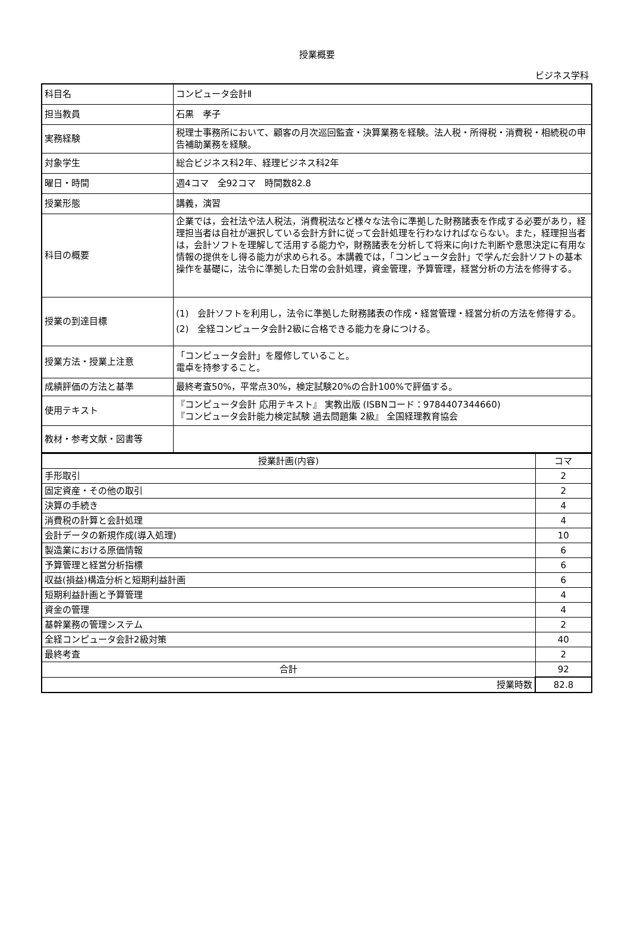授業概要
ビジネス学科
| 科目名 | コンピュータ会計Ⅱ |
| 担当教員 | 石黒 孝子 |
| 実務経験 | 税理士事務所において、顧客の月次巡回監査・決算業務を経験。法人税・所得税・消費税・相続税の申告補助業務を経験。 |
| 対象学生 | 総合ビジネス科2年、経理ビジネス科2年 |
| 曜日・時間 | 週4コマ 全92コマ 時間数82.8 |
| 授業形態 | 講義，演習 |
| 科目の概要 | 企業では，会社法や法人税法，消費税法など様々な法令に準拠した財務諸表を作成する必要があり，経理担当者は自社が選択している会計方針に従って会計処理を行わなければならない。また，経理担当者は，会計ソフトを理解して活用する能力や，財務諸表を分析して将来に向けた判断や意思決定に有用な情報の提供をし得る能力が求められる。本講義では，「コンピュータ会計」で学んだ会計ソフトの基本操作を基礎に，法令に準拠した日常の会計処理，資金管理，予算管理，経営分析の方法を修得する。 |
| 授業の到達目標 | (1) 会計ソフトを利用し，法令に準拠した財務諸表の作成・経営管理・経営分析の方法を修得する。 (2) 全経コンピュータ会計2級に合格できる能力を身につける。 |
| 授業方法・授業上注意 | 「コンピュータ会計」を履修していること。 電卓を持参すること。 |
| 成績評価の方法と基準 | 最終考査50%，平常点30%，検定試験20%の合計100%で評価する。 |
| 使用テキスト | 『コンピュータ会計 応用テキスト』 実教出版 (ISBNコード：9784407344660) 『コンピュータ会計能力検定試験 過去問題集 2級』 全国経理教育協会 |
| 教材・参考文献・図書等 | |
| 授業計画(内容) | コマ |
| 手形取引 | 2 |
| 固定資産・その他の取引 | 2 |
| 決算の手続き | 4 |
| 消費税の計算と会計処理 | 4 |
| 会計データの新規作成(導入処理) | 10 |
| 製造業における原価情報 | 6 |
| 予算管理と経営分析指標 | 6 |
| 収益(損益)構造分析と短期利益計画 | 6 |
| 短期利益計画と予算管理 | 4 |
| 資金の管理 | 4 |
| 基幹業務の管理システム | 2 |
| 全経コンピュータ会計2級対策 | 40 |
| 最終考査 | 2 |
| 合計 | 92 |
| 授業時数 | 82.8 |